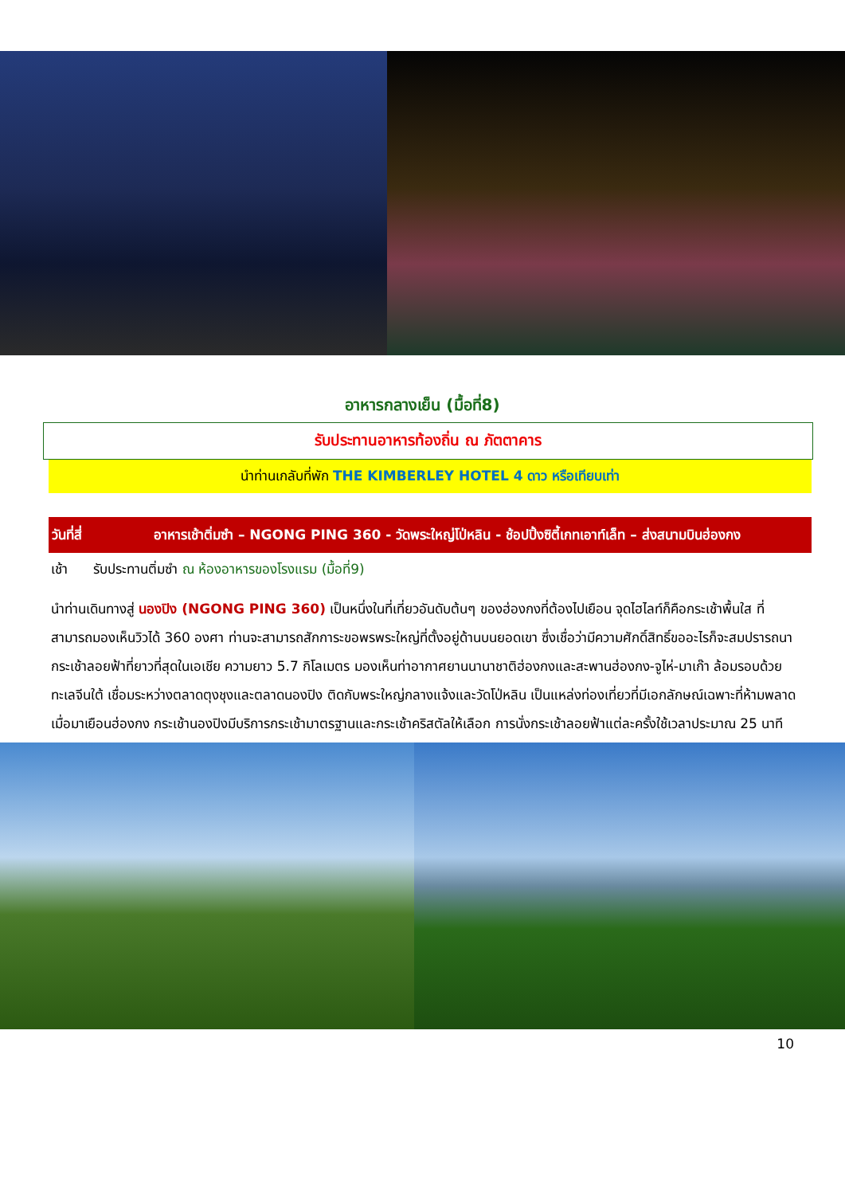อาหารกลางเย็น (มื้อที่8)
รับประทานอาหารท้องถิ่น ณ ภัตตาคาร
นำท่านเกลับที่พัก THE KIMBERLEY HOTEL 4 ดาว หรือเทียบเท่า
วันที่สี่ อาหารเช้าติ่มซำ – NGONG PING 360 - วัดพระใหญ่โป่หลิน - ช้อปปิ้งซิตี้เกทเอาท์เล็ท – ส่งสนามบินฮ่องกง
เช้า รับประทานติ่มซำ ณ ห้องอาหารของโรงแรม (มื้อที่9)
นำท่านเดินทางสู่ นองปิง (NGONG PING 360) เป็นหนึ่งในที่เที่ยวอันดับต้นๆ ของฮ่องกงที่ต้องไปเยือน จุดไฮไลท์ก็คือกระเช้าพื้นใส ที่สามารถมองเห็นวิวได้ 360 องศา ท่านจะสามารถสักการะขอพรพระใหญ่ที่ตั้งอยู่ด้านบนยอดเขา ซึ่งเชื่อว่ามีความศักดิ์สิทธิ์ขออะไรก็จะสมปรารถนา กระเช้าลอยฟ้าที่ยาวที่สุดในเอเชีย ความยาว 5.7 กิโลเมตร มองเห็นท่าอากาศยานนานาชาติฮ่องกงและสะพานฮ่องกง-จูไห่-มาเก๊า ล้อมรอบด้วยทะเลจีนใต้ เชื่อมระหว่างตลาดตุงชุงและตลาดนองปิง ติดกับพระใหญ่กลางแจ้งและวัดโป่หลิน เป็นแหล่งท่องเที่ยวที่มีเอกลักษณ์เฉพาะที่ห้ามพลาดเมื่อมาเยือนฮ่องกง กระเช้านองปิงมีบริการกระเช้ามาตรฐานและกระเช้าคริสตัลให้เลือก การนั่งกระเช้าลอยฟ้าแต่ละครั้งใช้เวลาประมาณ 25 นาที
10